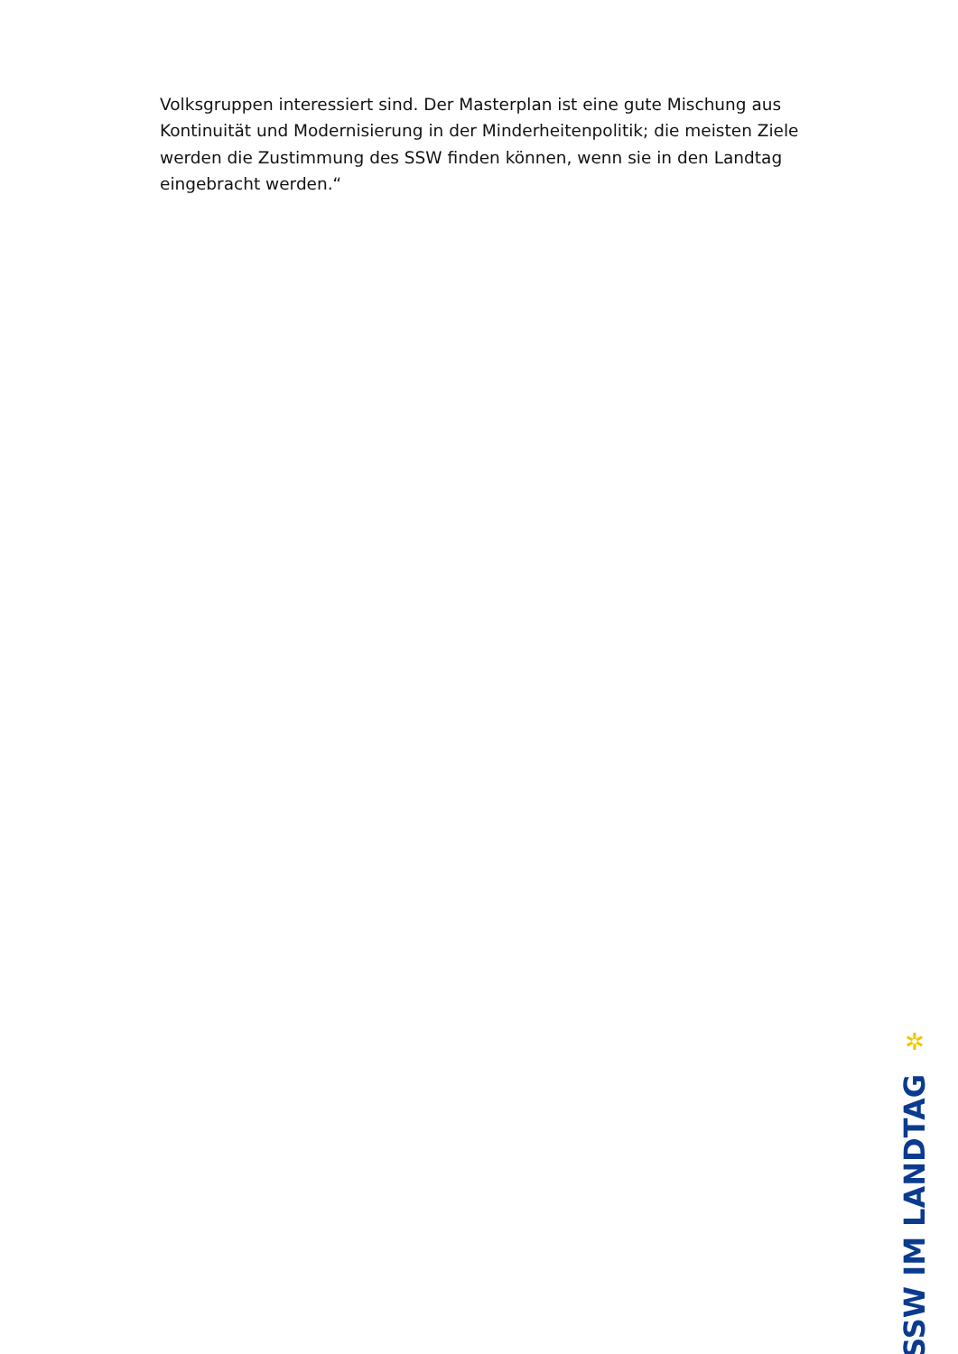Volksgruppen interessiert sind. Der Masterplan ist eine gute Mischung aus Kontinuität und Modernisierung in der Minderheitenpolitik; die meisten Ziele werden die Zustimmung des SSW finden können, wenn sie in den Landtag eingebracht werden.“
✲
SSW IM LANDTAG